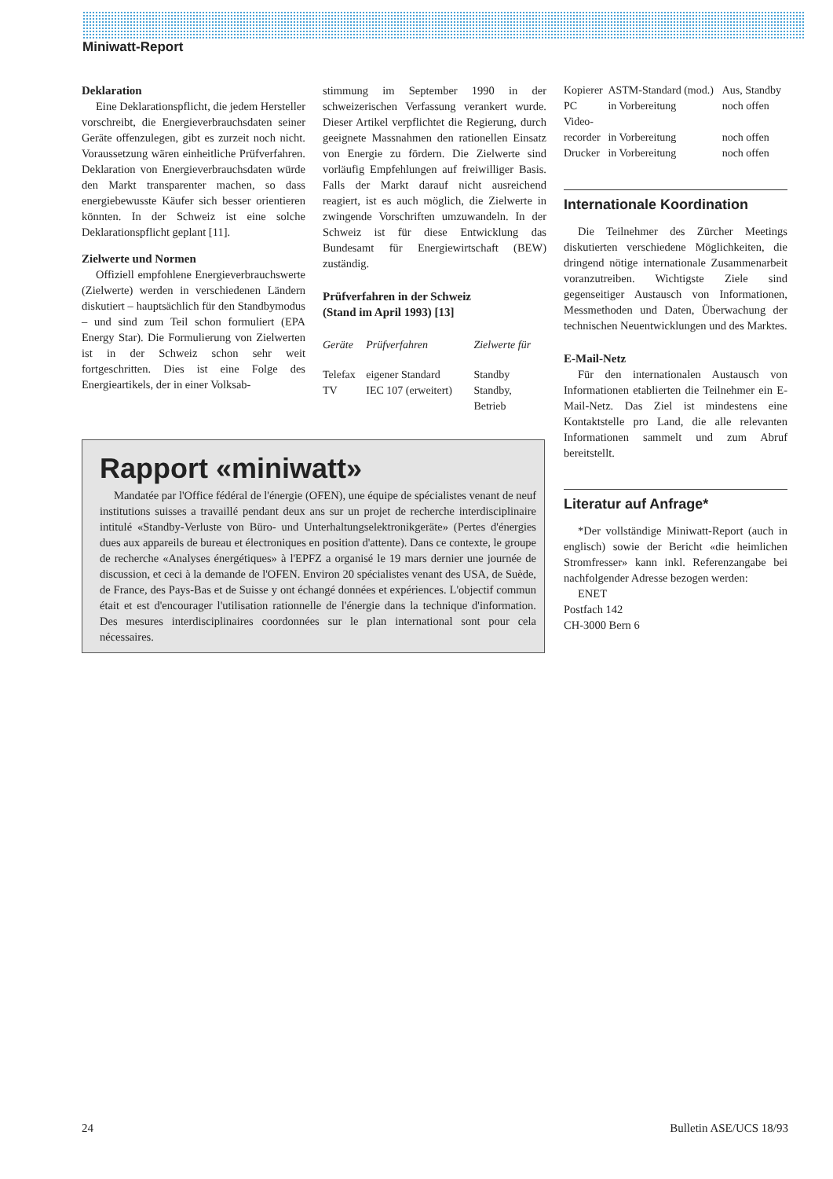Miniwatt-Report
Deklaration
Eine Deklarationspflicht, die jedem Hersteller vorschreibt, die Energieverbrauchsdaten seiner Geräte offenzulegen, gibt es zurzeit noch nicht. Voraussetzung wären einheitliche Prüfverfahren. Deklaration von Energieverbrauchsdaten würde den Markt transparenter machen, so dass energiebewusste Käufer sich besser orientieren könnten. In der Schweiz ist eine solche Deklarationspflicht geplant [11].
Zielwerte und Normen
Offiziell empfohlene Energieverbrauchswerte (Zielwerte) werden in verschiedenen Ländern diskutiert – hauptsächlich für den Standbymodus – und sind zum Teil schon formuliert (EPA Energy Star). Die Formulierung von Zielwerten ist in der Schweiz schon sehr weit fortgeschritten. Dies ist eine Folge des Energieartikels, der in einer Volksab-
stimmung im September 1990 in der schweizerischen Verfassung verankert wurde. Dieser Artikel verpflichtet die Regierung, durch geeignete Massnahmen den rationellen Einsatz von Energie zu fördern. Die Zielwerte sind vorläufig Empfehlungen auf freiwilliger Basis. Falls der Markt darauf nicht ausreichend reagiert, ist es auch möglich, die Zielwerte in zwingende Vorschriften umzuwandeln. In der Schweiz ist für diese Entwicklung das Bundesamt für Energiewirtschaft (BEW) zuständig.
Prüfverfahren in der Schweiz
(Stand im April 1993) [13]
| Geräte | Prüfverfahren | Zielwerte für |
| --- | --- | --- |
| Telefax | eigener Standard | Standby |
| TV | IEC 107 (erweitert) | Standby, Betrieb |
| Kopierer | ASTM-Standard (mod.) | Aus, Standby |
| PC | in Vorbereitung | noch offen |
| Video- recorder | in Vorbereitung | noch offen |
| Drucker | in Vorbereitung | noch offen |
Internationale Koordination
Die Teilnehmer des Zürcher Meetings diskutierten verschiedene Möglichkeiten, die dringend nötige internationale Zusammenarbeit voranzutreiben. Wichtigste Ziele sind gegenseitiger Austausch von Informationen, Messmethoden und Daten, Überwachung der technischen Neuentwicklungen und des Marktes.
E-Mail-Netz
Für den internationalen Austausch von Informationen etablierten die Teilnehmer ein E-Mail-Netz. Das Ziel ist mindestens eine Kontaktstelle pro Land, die alle relevanten Informationen sammelt und zum Abruf bereitstellt.
Literatur auf Anfrage*
*Der vollständige Miniwatt-Report (auch in englisch) sowie der Bericht «die heimlichen Stromfresser» kann inkl. Referenzangabe bei nachfolgender Adresse bezogen werden:
ENET
Postfach 142
CH-3000 Bern 6
Rapport «miniwatt»
Mandatée par l'Office fédéral de l'énergie (OFEN), une équipe de spécialistes venant de neuf institutions suisses a travaillé pendant deux ans sur un projet de recherche interdisciplinaire intitulé «Standby-Verluste von Büro- und Unterhaltungselektronikgeräte» (Pertes d'énergies dues aux appareils de bureau et électroniques en position d'attente). Dans ce contexte, le groupe de recherche «Analyses énergétiques» à l'EPFZ a organisé le 19 mars dernier une journée de discussion, et ceci à la demande de l'OFEN. Environ 20 spécialistes venant des USA, de Suède, de France, des Pays-Bas et de Suisse y ont échangé données et expériences. L'objectif commun était et est d'encourager l'utilisation rationnelle de l'énergie dans la technique d'information. Des mesures interdisciplinaires coordonnées sur le plan international sont pour cela nécessaires.
24 Bulletin ASE/UCS 18/93